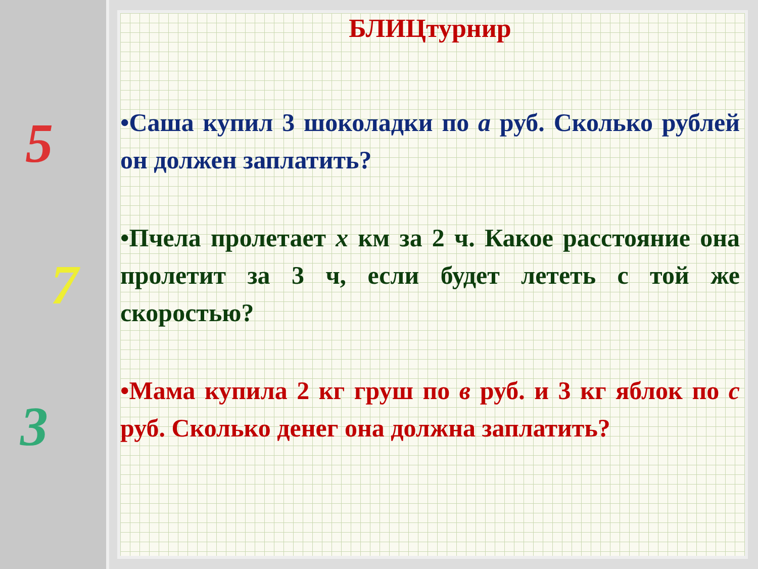5
7
3
БЛИЦтурнир
•Саша купил 3 шоколадки по a руб. Сколько рублей он должен заплатить?
•Пчела пролетает x км за 2 ч. Какое расстояние она пролетит за 3 ч, если будет лететь с той же скоростью?
•Мама купила 2 кг груш по в руб. и 3 кг яблок по с руб. Сколько денег она должна заплатить?